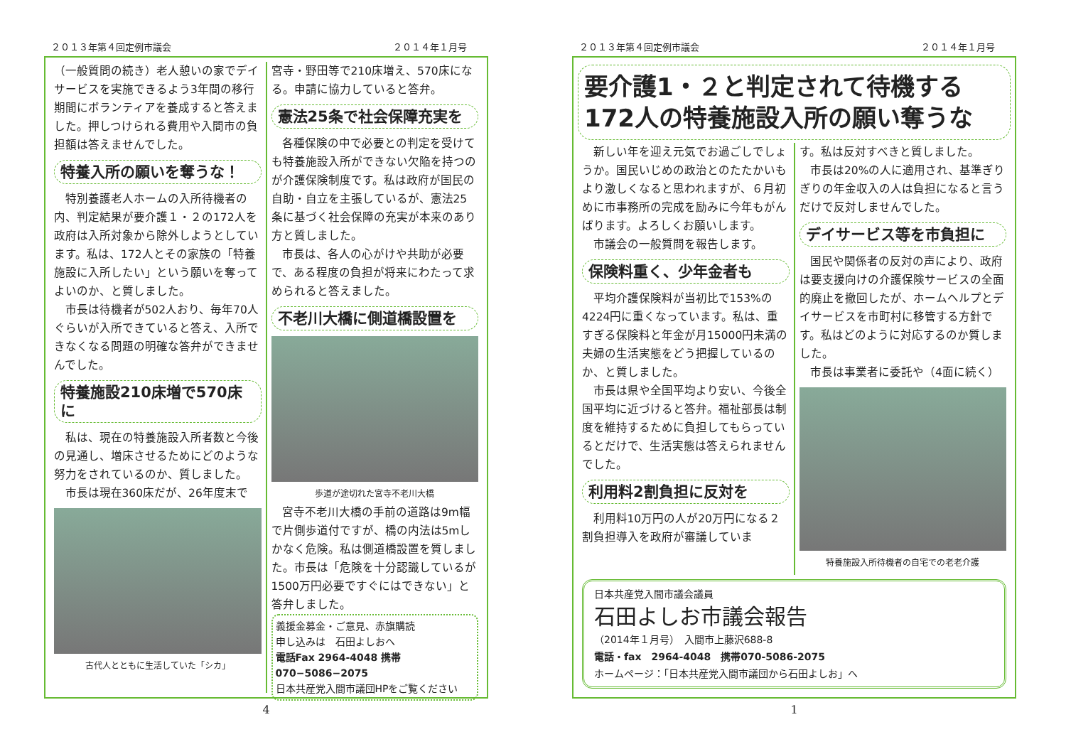２０１３年第４回定例市議会 ２０１４年１月号
（一般質問の続き）老人憩いの家でデイサービスを実施できるよう3年間の移行期間にボランティアを養成すると答えました。押しつけられる費用や入間市の負担額は答えませんでした。
特養入所の願いを奪うな！
特別養護老人ホームの入所待機者の内、判定結果が要介護１・２の172人を政府は入所対象から除外しようとしています。私は、172人とその家族の「特養施設に入所したい」という願いを奪ってよいのか、と質しました。
市長は待機者が502人おり、毎年70人ぐらいが入所できていると答え、入所できなくなる問題の明確な答弁ができませんでした。
特養施設210床増で570床に
私は、現在の特養施設入所者数と今後の見通し、増床させるためにどのような努力をされているのか、質しました。
市長は現在360床だが、26年度末で
古代人とともに生活していた「シカ」
宮寺・野田等で210床増え、570床になる。申請に協力していると答弁。
憲法25条で社会保障充実を
各種保険の中で必要との判定を受けても特養施設入所ができない欠陥を持つのが介護保険制度です。私は政府が国民の自助・自立を主張しているが、憲法25条に基づく社会保障の充実が本来のあり方と質しました。
市長は、各人の心がけや共助が必要で、ある程度の負担が将来にわたって求められると答えました。
不老川大橋に側道橋設置を
歩道が途切れた宮寺不老川大橋
宮寺不老川大橋の手前の道路は9m幅で片側歩道付ですが、橋の内法は5mしかなく危険。私は側道橋設置を質しました。市長は「危険を十分認識しているが1500万円必要ですぐにはできない」と答弁しました。
義援金募金・ご意見、赤旗購読
申し込みは　石田よしおへ
電話Fax 2964-4048 携帯070−5086−2075
日本共産党入間市議団HPをご覧ください
4
２０１３年第４回定例市議会 ２０１４年１月号
要介護1・２と判定されて待機する
172人の特養施設入所の願い奪うな
新しい年を迎え元気でお過ごしでしょうか。国民いじめの政治とのたたかいもより激しくなると思われますが、６月初めに市事務所の完成を励みに今年もがんばります。よろしくお願いします。
市議会の一般質問を報告します。
保険料重く、少年金者も
平均介護保険料が当初比で153%の4224円に重くなっています。私は、重すぎる保険料と年金が月15000円未満の夫婦の生活実態をどう把握しているのか、と質しました。
市長は県や全国平均より安い、今後全国平均に近づけると答弁。福祉部長は制度を維持するために負担してもらっているとだけで、生活実態は答えられませんでした。
利用料2割負担に反対を
利用料10万円の人が20万円になる２割負担導入を政府が審議していま
す。私は反対すべきと質しました。
市長は20%の人に適用され、基準ぎりぎりの年金収入の人は負担になると言うだけで反対しませんでした。
デイサービス等を市負担に
国民や関係者の反対の声により、政府は要支援向けの介護保険サービスの全面的廃止を撤回したが、ホームヘルプとデイサービスを市町村に移管する方針です。私はどのように対応するのか質しました。
市長は事業者に委託や（4面に続く）
特養施設入所待機者の自宅での老老介護
日本共産党入間市議会議員
石田よしお市議会報告
（2014年１月号）　入間市上藤沢688-8
電話・fax　2964-4048　携帯070-5086-2075
ホームページ：「日本共産党入間市議団から石田よしお」へ
1